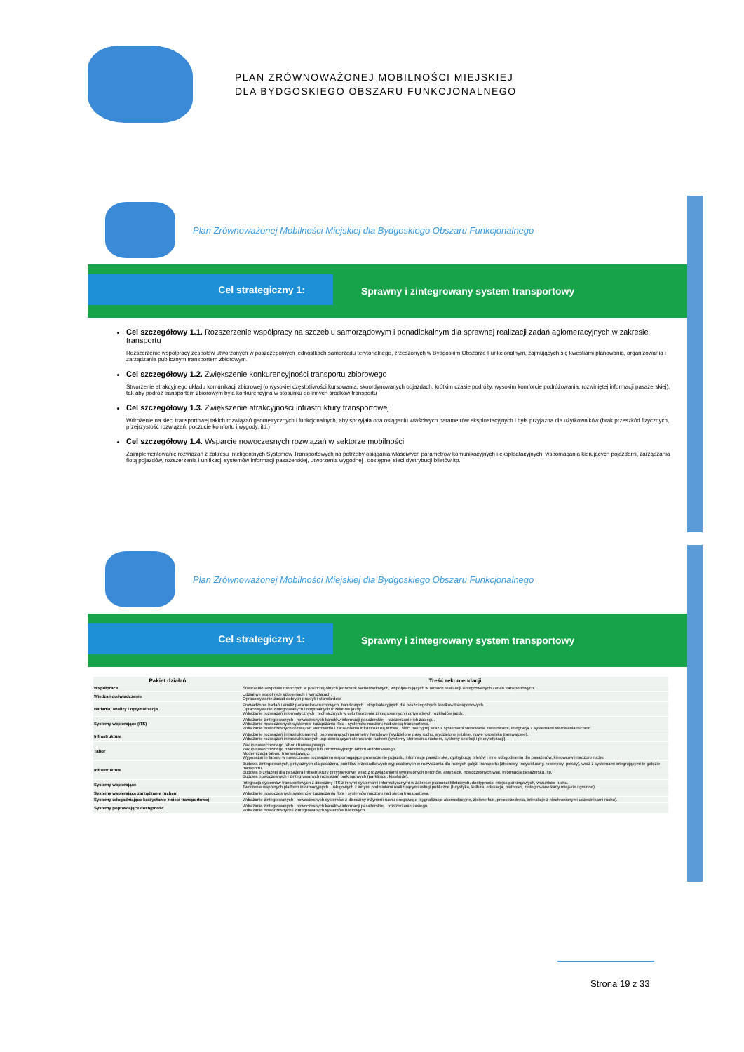PLAN ZRÓWNOWAŻONEJ MOBILNOŚCI MIEJSKIEJ
DLA BYDGOSKIEGO OBSZARU FUNKCJONALNEGO
Plan Zrównoważonej Mobilności Miejskiej dla Bydgoskiego Obszaru Funkcjonalnego
Cel strategiczny 1:
Sprawny i zintegrowany system transportowy
Cel szczegółowy 1.1. Rozszerzenie współpracy na szczeblu samorządowym i ponadlokalnym dla sprawnej realizacji zadań aglomeracyjnych w zakresie transportu
Rozszerzenie współpracy zespołów utworzonych w poszczególnych jednostkach samorządu terytorialnego, zrzeszonych w Bydgoskim Obszarze Funkcjonalnym, zajmujących się kwestiami planowania, organizowania i zarządzania publicznym transportem zbiorowym.
Cel szczegółowy 1.2. Zwiększenie konkurencyjności transportu zbiorowego
Stworzenie atrakcyjnego układu komunikacji zbiorowej (o wysokiej częstotliwości kursowania, skoordynowanych odjazdach, krótkim czasie podróży, wysokim komforcie podróżowania, rozwiniętej informacji pasażerskiej), tak aby podróż transportem zbiorowym była konkurencyjna w stosunku do innych środków transportu
Cel szczegółowy 1.3. Zwiększenie atrakcyjności infrastruktury transportowej
Wdrożenie na sieci transportowej takich rozwiązań geometrycznych i funkcjonalnych, aby sprzyjała ona osiąganiu właściwych parametrów eksploatacyjnych i była przyjazna dla użytkowników (brak przeszkód fizycznych, przejrzystość rozwiązań, poczucie komfortu i wygody, itd.)
Cel szczegółowy 1.4. Wsparcie nowoczesnych rozwiązań w sektorze mobilności
Zaimplementowanie rozwiązań z zakresu Inteligentnych Systemów Transportowych na potrzeby osiągania właściwych parametrów komunikacyjnych i eksploatacyjnych, wspomagania kierujących pojazdami, zarządzania flotą pojazdów, rozszerzenia i unifikacji systemów informacji pasażerskiej, utworzenia wygodnej i dostępnej sieci dystrybucji biletów itp.
Plan Zrównoważonej Mobilności Miejskiej dla Bydgoskiego Obszaru Funkcjonalnego
Cel strategiczny 1:
Sprawny i zintegrowany system transportowy
| Pakiet działań | Treść rekomendacji |
| --- | --- |
| Współpraca | Stworzenie zespołów roboczych w poszczególnych jednostek samorządowych, współpracujących w ramach realizacji zintegrowanych zadań transportowych. |
| Wiedza i doświadczenie | Udział we wspólnych szkoleniach i warsztatach. Opracowywanie zasad dobrych praktyk i standardów. |
| Badania, analizy i optymalizacja | Prowadzenie badań i analiz parametrów ruchowych, handlowych i eksploatacyjnych dla poszczególnych środków transportowych. Opracowywanie zintegrowanych i optymalnych rozkładów jazdy. Wdrażanie rozwiązań informatycznych i technicznych w celu tworzenia zintegrowanych i optymalnych rozkładów jazdy. |
| Systemy wspierające (ITS) | Wdrażanie zintegrowanych i nowoczesnych kanałów informacji pasażerskiej i rozszerzanie ich zasięgu. Wdrażanie nowoczesnych systemów zarządzania flotą i systemów nadzoru nad siecią transportową. Wdrażanie nowoczesnych rozwiązań sterowania i zarządzania infrastrukturą torową i sieci trakcyjnej wraz z systemami sterowania zwrotnicami, integracją z systemami sterowania ruchem. |
| Infrastruktura | Wdrażanie rozwiązań infrastrukturalnych poprawiających parametry handlowe (wydzielone pasy ruchu, wydzielone jezdnie, nowe torowiska tramwajowe). Wdrażanie rozwiązań infrastrukturalnych usprawniających sterowanie ruchem (systemy sterowania ruchem, systemy selekcji i priorytetyzacji). |
| Tabor | Zakup nowoczesnego taboru tramwajowego. Zakup nowoczesnego niskoemisyjnego lub zeroemisyjnego taboru autobusowego. Modernizacja taboru tramwajowego. Wyposażanie taboru w nowoczesne rozwiązania wspomagające prowadzenie pojazdu, informację pasażerską, dystrybucję biletów i inne udogodnienia dla pasażerów, kierowców i nadzoru ruchu. |
| Infrastruktura | Budowa zintegrowanych, przyjaznych dla pasażera, punktów przesiadkowych wyposażonych w rozwiązania dla różnych gałęzi transportu (zbiorowy, indywidualny, rowerowy, pieszy), wraz z systemami integrującymi te gałęzie transportu. Budowa przyjaznej dla pasażera infrastruktury przystankowej wraz z rozwiązaniami wyniesionych peronów, antyzatok, nowoczesnych wiat, informacja pasażerska, itp. Budowa nowoczesnych i zintegrowanych rozwiązań parkingowych (park&ride, kiss&ride). |
| Systemy wspierające | Integracja systemów transportowych z dziedziny ITS z innymi systemami informatycznymi w zakresie płatności biletowych, dostępności miejsc parkingowych, warunków ruchu. Tworzenie wspólnych platform informacyjnych i usługowych z innymi podmiotami realizującymi usługi publiczne (turystyka, kultura, edukacja, płatności, zintegrowane karty miejskie i gminne). |
| Systemy wspierające zarządzanie ruchem | Wdrażanie nowoczesnych systemów zarządzania flotą i systemów nadzoru nad siecią transportową. |
| Systemy udogadniające korzystanie z sieci transportowej | Wdrażanie zintegrowanych i nowoczesnych systemów z dziedziny inżynierii ruchu drogowego (sygnalizacje akomodacyjne, zielone fale, preostrzedenia, interakcje z niechronionymi uczestnikami ruchu). |
| Systemy poprawiające dostępność | Wdrażanie zintegrowanych i nowoczesnych kanałów informacji pasażerskiej i rozszerzanie zasięgu. Wdrażanie nowoczesnych i zintegrowanych systemów biletowych. |
Strona 19 z 33